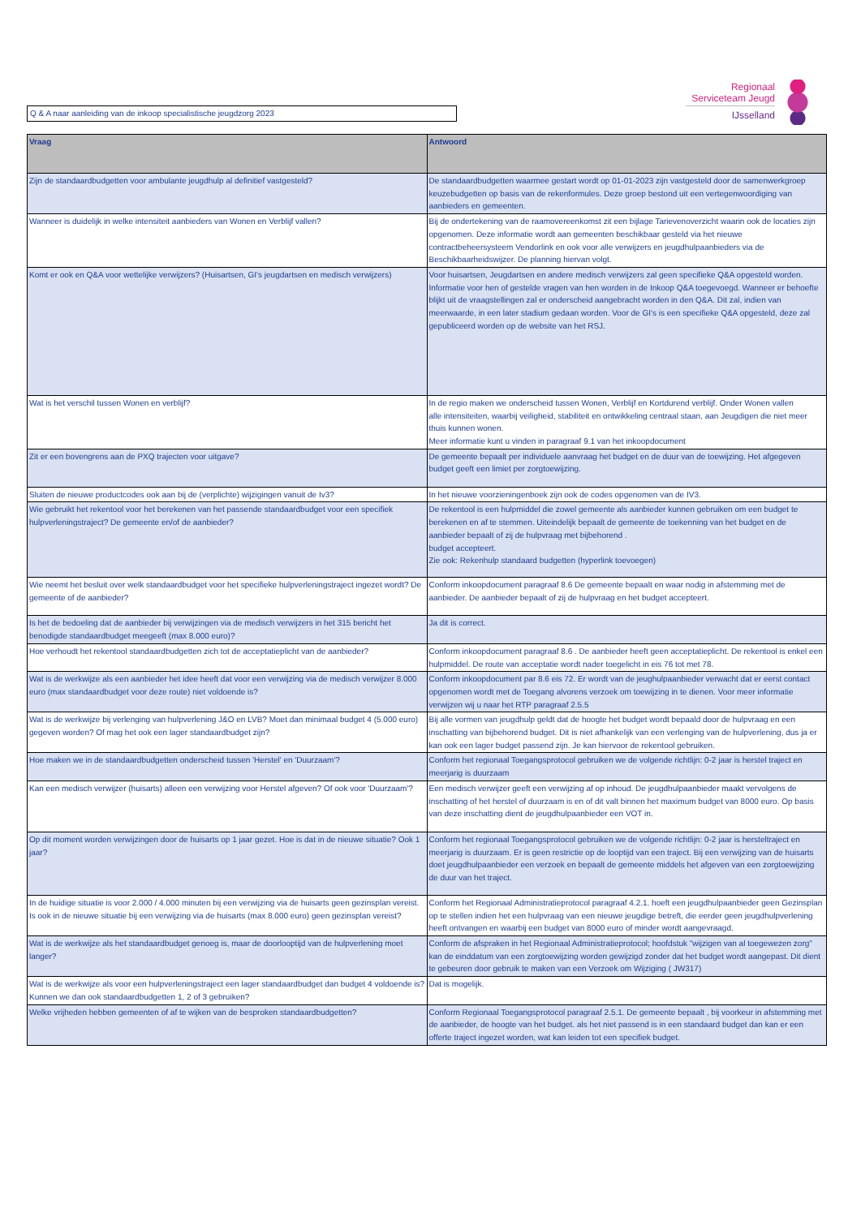Q & A naar aanleiding van de inkoop specialistische jeugdzorg 2023
Regionaal
Serviceteam Jeugd
IJsselland
| Vraag | Antwoord |
| --- | --- |
| Zijn de standaardbudgetten voor ambulante jeugdhulp al definitief vastgesteld? | De standaardbudgetten waarmee gestart wordt op 01-01-2023 zijn vastgesteld door de samenwerkgroep keuzebudgetten op basis van de rekenformules. Deze groep bestond uit een vertegenwoordiging van aanbieders en gemeenten. |
| Wanneer is duidelijk in welke intensiteit aanbieders van Wonen en Verblijf vallen? | Bij de ondertekening van de raamovereenkomst zit een bijlage Tarievenoverzicht waarin ook de locaties zijn opgenomen. Deze informatie wordt aan gemeenten beschikbaar gesteld via het nieuwe contractbeheersysteem Vendorlink en ook voor alle verwijzers en jeugdhulpaanbieders via de Beschikbaarheidswijzer. De planning hiervan volgt. |
| Komt er ook en Q&A voor wettelijke verwijzers? (Huisartsen, GI's jeugdartsen en medisch verwijzers) | Voor huisartsen, Jeugdartsen en andere medisch verwijzers zal geen specifieke Q&A opgesteld worden. Informatie voor hen of gestelde vragen van hen worden in de Inkoop Q&A toegevoegd. Wanneer er behoefte blijkt uit de vraagstellingen zal er onderscheid aangebracht worden in den Q&A. Dit zal, indien van meerwaarde, in een later stadium gedaan worden. Voor de GI's is een specifieke Q&A opgesteld, deze zal gepubliceerd worden op de website van het RSJ. |
| Wat is het verschil tussen Wonen en verblijf? | In de regio maken we onderscheid tussen Wonen, Verblijf en Kortdurend verblijf. Onder Wonen vallen alle intensiteiten, waarbij veiligheid, stabiliteit en ontwikkeling centraal staan, aan Jeugdigen die niet meer thuis kunnen wonen. Meer informatie kunt u vinden in paragraaf 9.1 van het inkoopdocument |
| Zit er een bovengrens aan de PXQ trajecten voor uitgave? | De gemeente bepaalt per individuele aanvraag het budget en de duur van de toewijzing. Het afgegeven budget geeft een limiet per zorgtoewijzing. |
| Sluiten de nieuwe productcodes ook aan bij de (verplichte) wijzigingen vanuit de Iv3? | In het nieuwe voorzieningenboek zijn ook de codes opgenomen van de IV3. |
| Wie gebruikt het rekentool voor het berekenen van het passende standaardbudget voor een specifiek hulpverleningstraject? De gemeente en/of de aanbieder? | De rekentool is een hulpmiddel die zowel gemeente als aanbieder kunnen gebruiken om een budget te berekenen en af te stemmen. Uiteindelijk bepaalt de gemeente de toekenning van het budget en de aanbieder bepaalt of zij de hulpvraag met bijbehorend . budget accepteert. Zie ook: Rekenhulp standaard budgetten (hyperlink toevoegen) |
| Wie neemt het besluit over welk standaardbudget voor het specifieke hulpverleningstraject ingezet wordt? De gemeente of de aanbieder? | Conform inkoopdocument paragraaf 8.6 De gemeente bepaalt en waar nodig in afstemming met de aanbieder. De aanbieder bepaalt of zij de hulpvraag en het budget accepteert. |
| Is het de bedoeling dat de aanbieder bij verwijzingen via de medisch verwijzers in het 315 bericht het benodigde standaardbudget meegeeft (max 8.000 euro)? | Ja dit is correct. |
| Hoe verhoudt het rekentool standaardbudgetten zich tot de acceptatieplicht van de aanbieder? | Conform inkoopdocument paragraaf 8.6 . De aanbieder heeft geen acceptatieplicht. De rekentool is enkel een hulpmiddel. De route van acceptatie wordt nader toegelicht in eis 76 tot met 78. |
| Wat is de werkwijze als een aanbieder het idee heeft dat voor een verwijzing via de medisch verwijzer 8.000 euro (max standaardbudget voor deze route) niet voldoende is? | Conform inkoopdocument par 8.6 eis 72. Er wordt van de jeughulpaanbieder verwacht dat er eerst contact opgenomen wordt met de Toegang alvorens verzoek om toewijzing in te dienen. Voor meer informatie verwijzen wij u naar het RTP paragraaf 2.5.5 |
| Wat is de werkwijze bij verlenging van hulpverlening J&O en LVB? Moet dan minimaal budget 4 (5.000 euro) gegeven worden? Of mag het ook een lager standaardbudget zijn? | Bij alle vormen van jeugdhulp geldt dat de hoogte het budget wordt bepaald door de hulpvraag en een inschatting van bijbehorend budget. Dit is niet afhankelijk van een verlenging van de hulpverlening, dus ja er kan ook een lager budget passend zijn. Je kan hiervoor de rekentool gebruiken. |
| Hoe maken we in de standaardbudgetten onderscheid tussen 'Herstel' en 'Duurzaam'? | Conform het regionaal Toegangsprotocol gebruiken we de volgende richtlijn: 0-2 jaar is herstel traject en meerjarig is duurzaam |
| Kan een medisch verwijzer (huisarts) alleen een verwijzing voor Herstel afgeven? Of ook voor 'Duurzaam'? | Een medisch verwijzer geeft een verwijzing af op inhoud. De jeugdhulpaanbieder maakt vervolgens de inschatting of het herstel of duurzaam is en of dit valt binnen het maximum budget van 8000 euro. Op basis van deze inschatting dient de jeugdhulpaanbieder een VOT in. |
| Op dit moment worden verwijzingen door de huisarts op 1 jaar gezet. Hoe is dat in de nieuwe situatie? Ook 1 jaar? | Conform het regionaal Toegangsprotocol gebruiken we de volgende richtlijn: 0-2 jaar is hersteltraject en meerjarig is duurzaam. Er is geen restrictie op de looptijd van een traject. Bij een verwijzing van de huisarts doet jeugdhulpaanbieder een verzoek en bepaalt de gemeente middels het afgeven van een zorgtoewijzing de duur van het traject. |
| In de huidige situatie is voor 2.000 / 4.000 minuten bij een verwijzing via de huisarts geen gezinsplan vereist. Is ook in de nieuwe situatie bij een verwijzing via de huisarts (max 8.000 euro) geen gezinsplan vereist? | Conform het Regionaal Administratieprotocol paragraaf 4.2.1. hoeft een jeugdhulpaanbieder geen Gezinsplan op te stellen indien het een hulpvraag van een nieuwe jeugdige betreft, die eerder geen jeugdhulpverlening heeft ontvangen en waarbij een budget van 8000 euro of minder wordt aangevraagd. |
| Wat is de werkwijze als het standaardbudget genoeg is, maar de doorlooptijd van de hulpverlening moet langer? | Conform de afspraken in het Regionaal Administratieprotocol; hoofdstuk "wijzigen van al toegewezen zorg" kan de einddatum van een zorgtoewijzing worden gewijzigd zonder dat het budget wordt aangepast. Dit dient te gebeuren door gebruik te maken van een Verzoek om Wijziging ( JW317) |
| Wat is de werkwijze als voor een hulpverleningstraject een lager standaardbudget dan budget 4 voldoende is? Kunnen we dan ook standaardbudgetten 1, 2 of 3 gebruiken? | Dat is mogelijk. |
| Welke vrijheden hebben gemeenten of af te wijken van de besproken standaardbudgetten? | Conform Regionaal Toegangsprotocol paragraaf 2.5.1. De gemeente bepaalt , bij voorkeur in afstemming met de aanbieder, de hoogte van het budget. als het niet passend is in een standaard budget dan kan er een offerte traject ingezet worden, wat kan leiden tot een specifiek budget. |